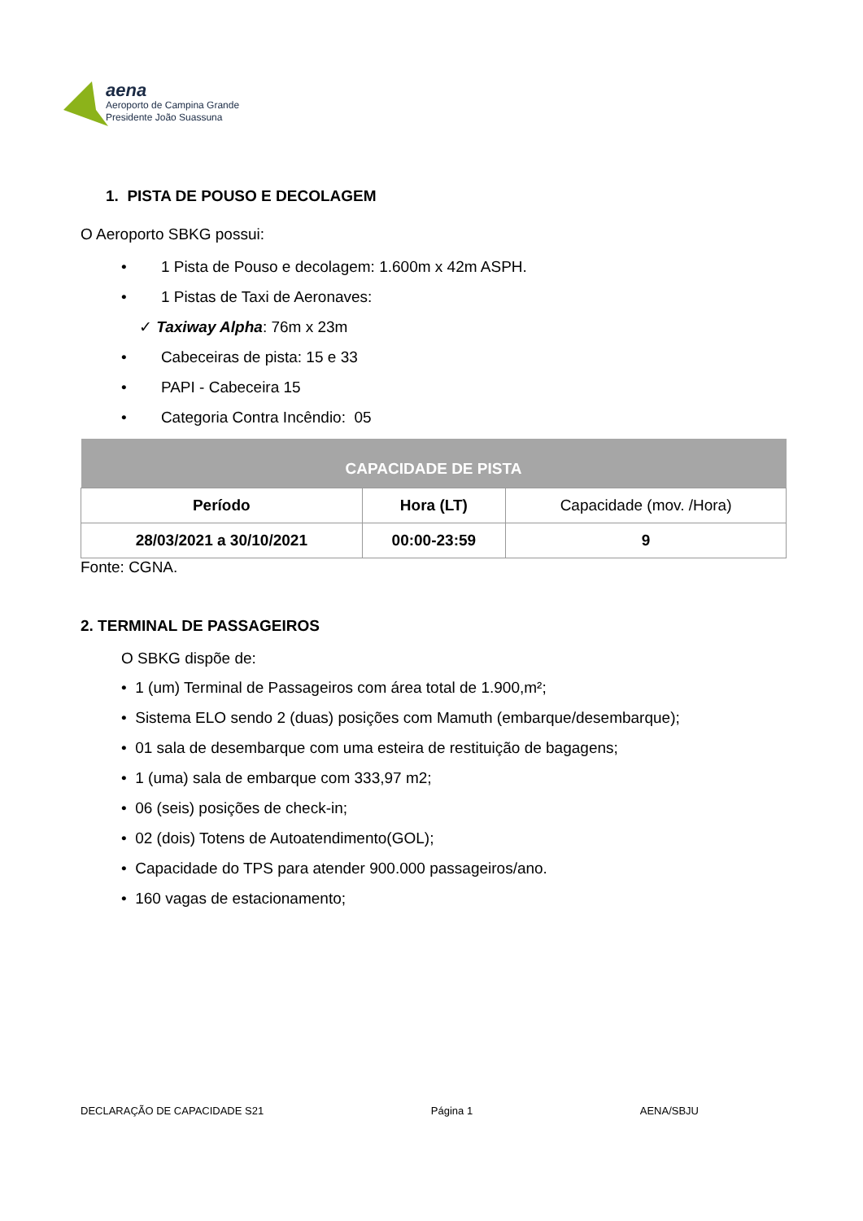aena
Aeroporto de Campina Grande
Presidente João Suassuna
1. PISTA DE POUSO E DECOLAGEM
O Aeroporto SBKG possui:
• 1 Pista de Pouso e decolagem: 1.600m x 42m ASPH.
• 1 Pistas de Taxi de Aeronaves:
✓ Taxiway Alpha: 76m x 23m
• Cabeceiras de pista: 15 e 33
• PAPI - Cabeceira 15
• Categoria Contra Incêndio: 05
| CAPACIDADE DE PISTA | | |
| --- | --- | --- |
| Período | Hora (LT) | Capacidade (mov. /Hora) |
| 28/03/2021 a 30/10/2021 | 00:00-23:59 | 9 |
Fonte: CGNA.
2. TERMINAL DE PASSAGEIROS
O SBKG dispõe de:
• 1 (um) Terminal de Passageiros com área total de 1.900,m²;
• Sistema ELO sendo 2 (duas) posições com Mamuth (embarque/desembarque);
• 01 sala de desembarque com uma esteira de restituição de bagagens;
• 1 (uma) sala de embarque com 333,97 m2;
• 06 (seis) posições de check-in;
• 02 (dois) Totens de Autoatendimento(GOL);
• Capacidade do TPS para atender 900.000 passageiros/ano.
• 160 vagas de estacionamento;
DECLARAÇÃO DE CAPACIDADE S21 Página 1 AENA/SBJU